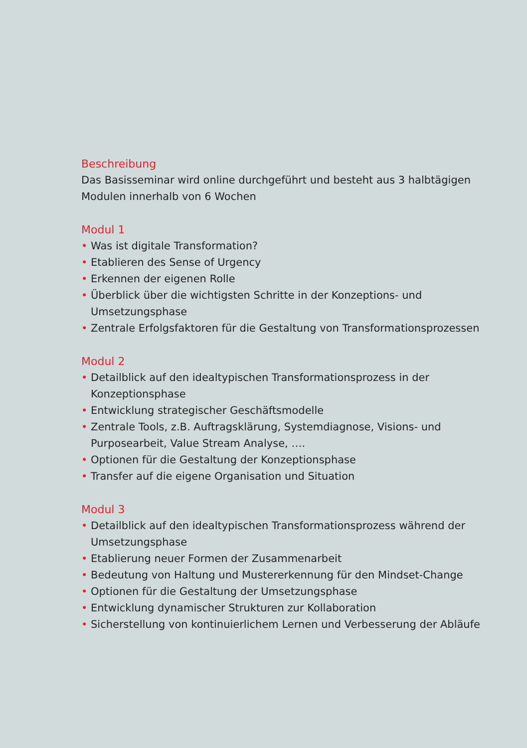Beschreibung
Das Basisseminar wird online durchgeführt und besteht aus 3 halbtägigen Modulen innerhalb von 6 Wochen
Modul 1
• Was ist digitale Transformation?
• Etablieren des Sense of Urgency
• Erkennen der eigenen Rolle
• Überblick über die wichtigsten Schritte in der Konzeptions- und Umsetzungsphase
• Zentrale Erfolgsfaktoren für die Gestaltung von Transformationsprozessen
Modul 2
• Detailblick auf den idealtypischen Transformationsprozess in der Konzeptionsphase
• Entwicklung strategischer Geschäftsmodelle
• Zentrale Tools, z.B. Auftragsklärung, Systemdiagnose, Visions- und Purposearbeit, Value Stream Analyse, ….
• Optionen für die Gestaltung der Konzeptionsphase
• Transfer auf die eigene Organisation und Situation
Modul 3
• Detailblick auf den idealtypischen Transformationsprozess während der Umsetzungsphase
• Etablierung neuer Formen der Zusammenarbeit
• Bedeutung von Haltung und Mustererkennung für den Mindset-Change
• Optionen für die Gestaltung der Umsetzungsphase
• Entwicklung dynamischer Strukturen zur Kollaboration
• Sicherstellung von kontinuierlichem Lernen und Verbesserung der Abläufe